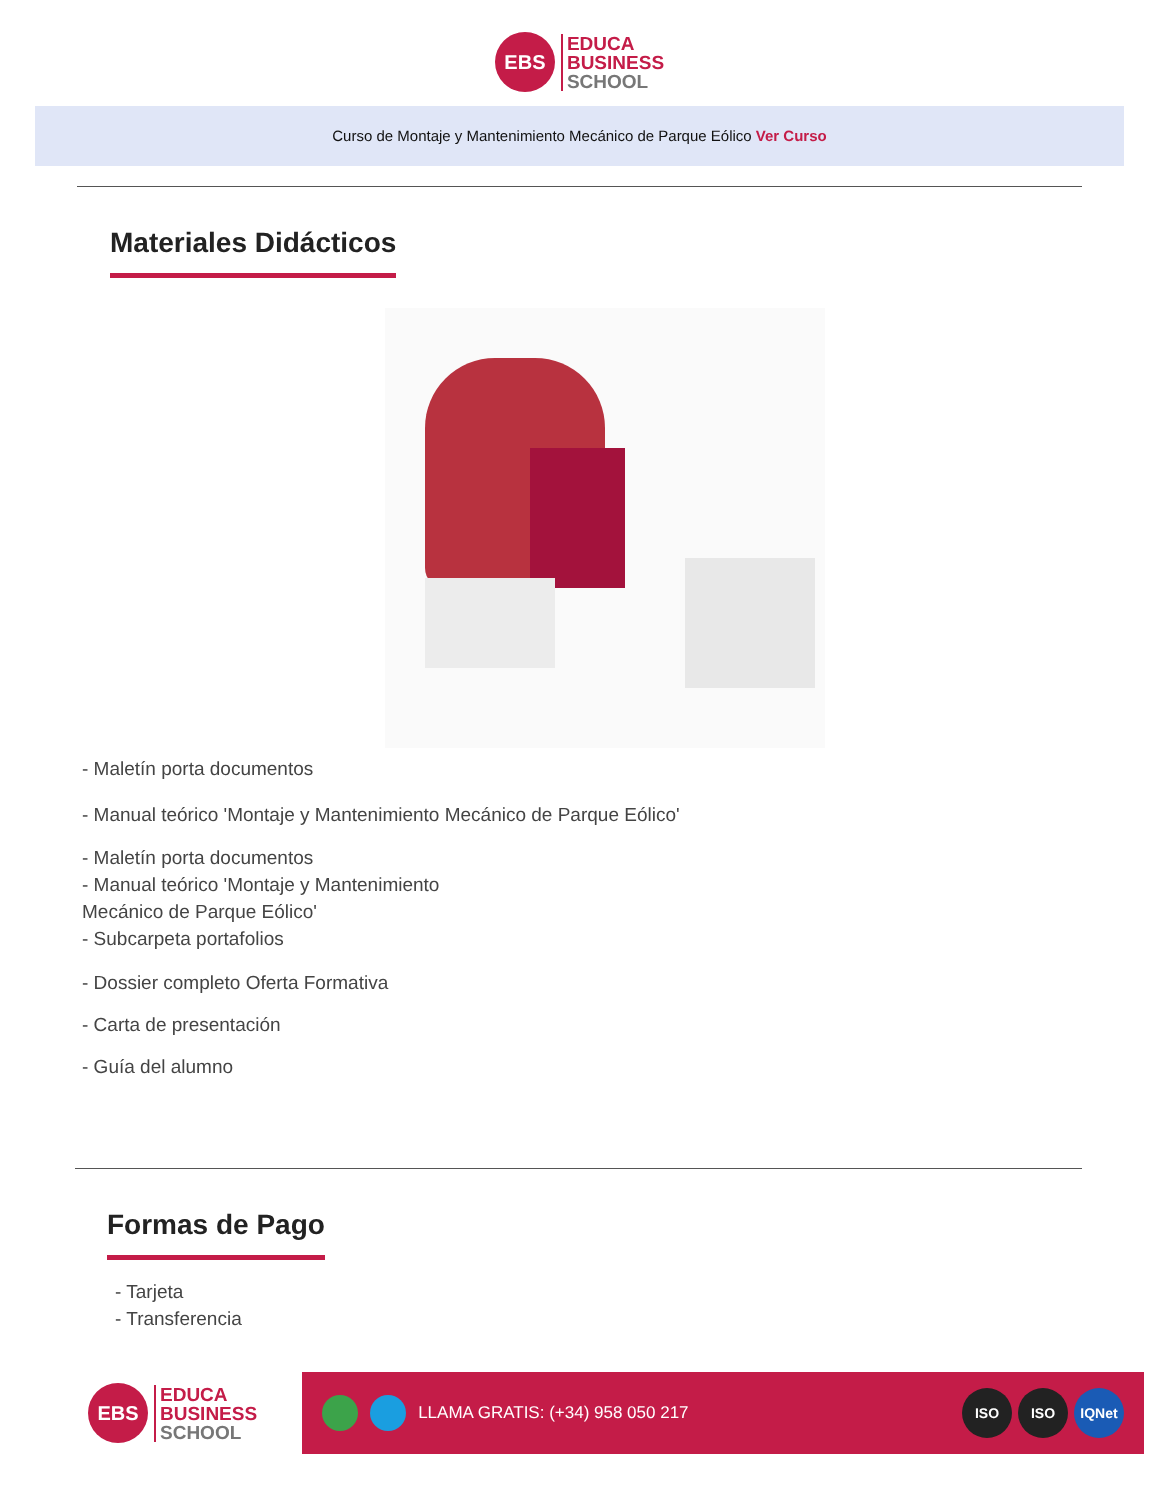EBS
EDUCA
BUSINESS
SCHOOL
Curso de Montaje y Mantenimiento Mecánico de Parque Eólico Ver Curso
Materiales Didácticos
- Maletín porta documentos
- Manual teórico 'Montaje y Mantenimiento Mecánico de Parque Eólico'
- Maletín porta documentos
- Manual teórico 'Montaje y Mantenimiento
Mecánico de Parque Eólico'
- Subcarpeta portafolios
- Dossier completo Oferta Formativa
- Carta de presentación
- Guía del alumno
Formas de Pago
- Tarjeta
- Transferencia
EBS
EDUCA
BUSINESS
SCHOOL
LLAMA GRATIS: (+34) 958 050 217
ISO ISO IQNet